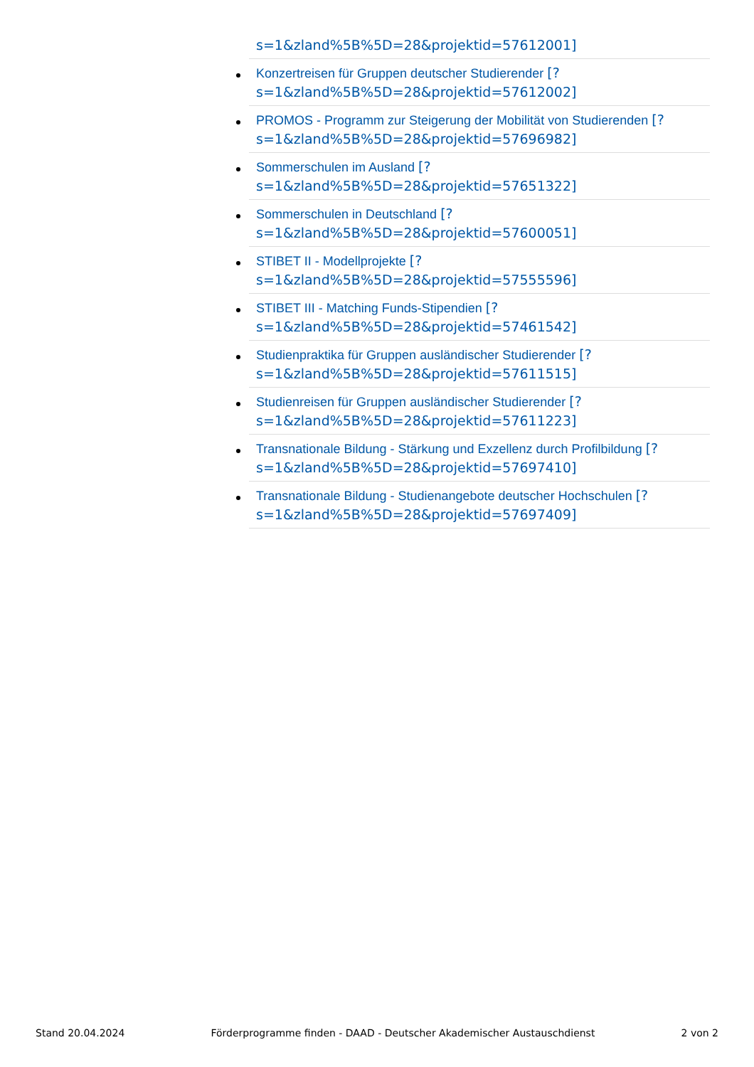s=1&zland%5B%5D=28&projektid=57612001]
Konzertreisen für Gruppen deutscher Studierender [?
s=1&zland%5B%5D=28&projektid=57612002]
PROMOS - Programm zur Steigerung der Mobilität von Studierenden [?
s=1&zland%5B%5D=28&projektid=57696982]
Sommerschulen im Ausland [?
s=1&zland%5B%5D=28&projektid=57651322]
Sommerschulen in Deutschland [?
s=1&zland%5B%5D=28&projektid=57600051]
STIBET II - Modellprojekte [?
s=1&zland%5B%5D=28&projektid=57555596]
STIBET III - Matching Funds-Stipendien [?
s=1&zland%5B%5D=28&projektid=57461542]
Studienpraktika für Gruppen ausländischer Studierender [?
s=1&zland%5B%5D=28&projektid=57611515]
Studienreisen für Gruppen ausländischer Studierender [?
s=1&zland%5B%5D=28&projektid=57611223]
Transnationale Bildung - Stärkung und Exzellenz durch Profilbildung [?
s=1&zland%5B%5D=28&projektid=57697410]
Transnationale Bildung - Studienangebote deutscher Hochschulen [?
s=1&zland%5B%5D=28&projektid=57697409]
Stand 20.04.2024 Förderprogramme finden - DAAD - Deutscher Akademischer Austauschdienst 2 von 2